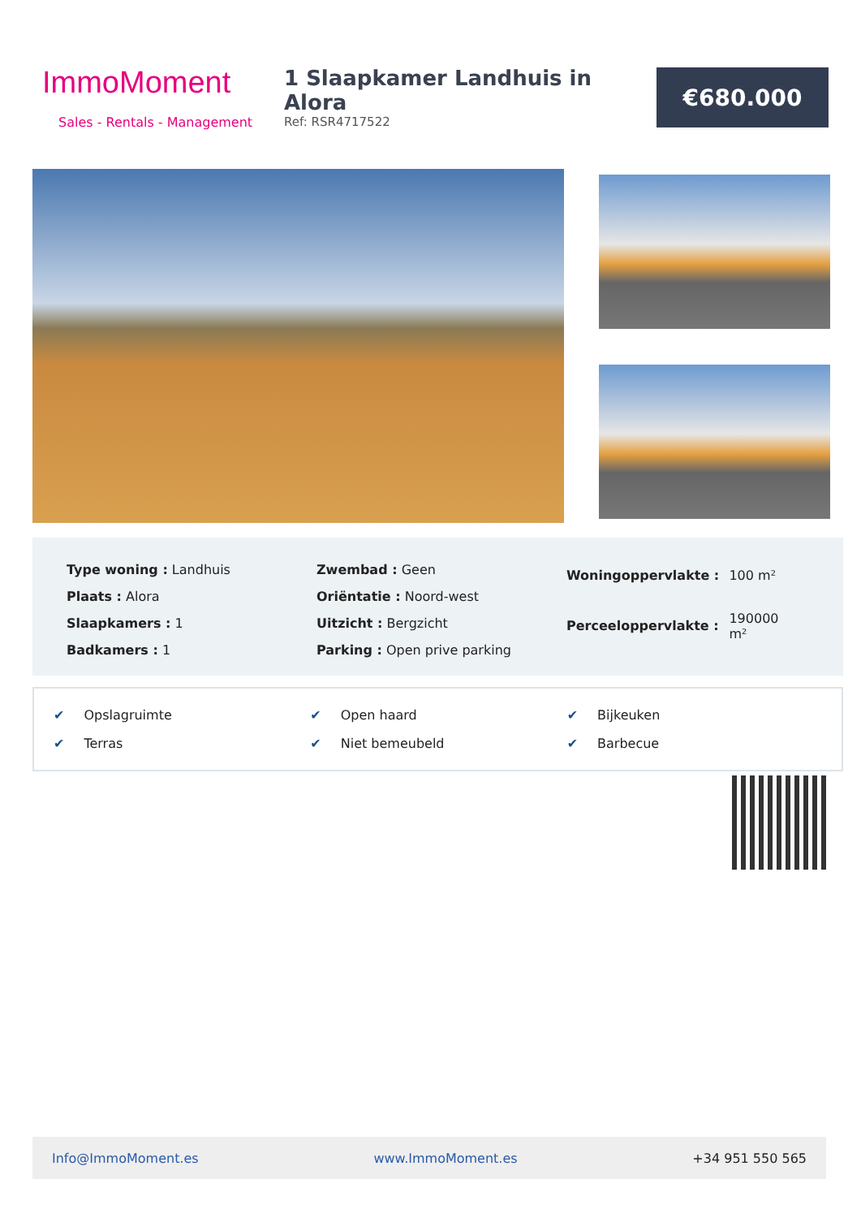ImmoMoment
Sales - Rentals - Management
1 Slaapkamer Landhuis in Alora
Ref: RSR4717522
€680.000
| Type woning : Landhuis |
| Plaats : Alora |
| Slaapkamers : 1 |
| Badkamers : 1 |
| Zwembad : Geen |
| Oriëntatie : Noord-west |
| Uitzicht : Bergzicht |
| Parking : Open prive parking |
| Woningoppervlakte : | 100 m² |
| Perceeloppervlakte : | 190000 m² |
| ✔ Opslagruimte | ✔ Open haard | ✔ Bijkeuken |
| ✔ Terras | ✔ Niet bemeubeld | ✔ Barbecue |
Info@ImmoMoment.es www.ImmoMoment.es +34 951 550 565